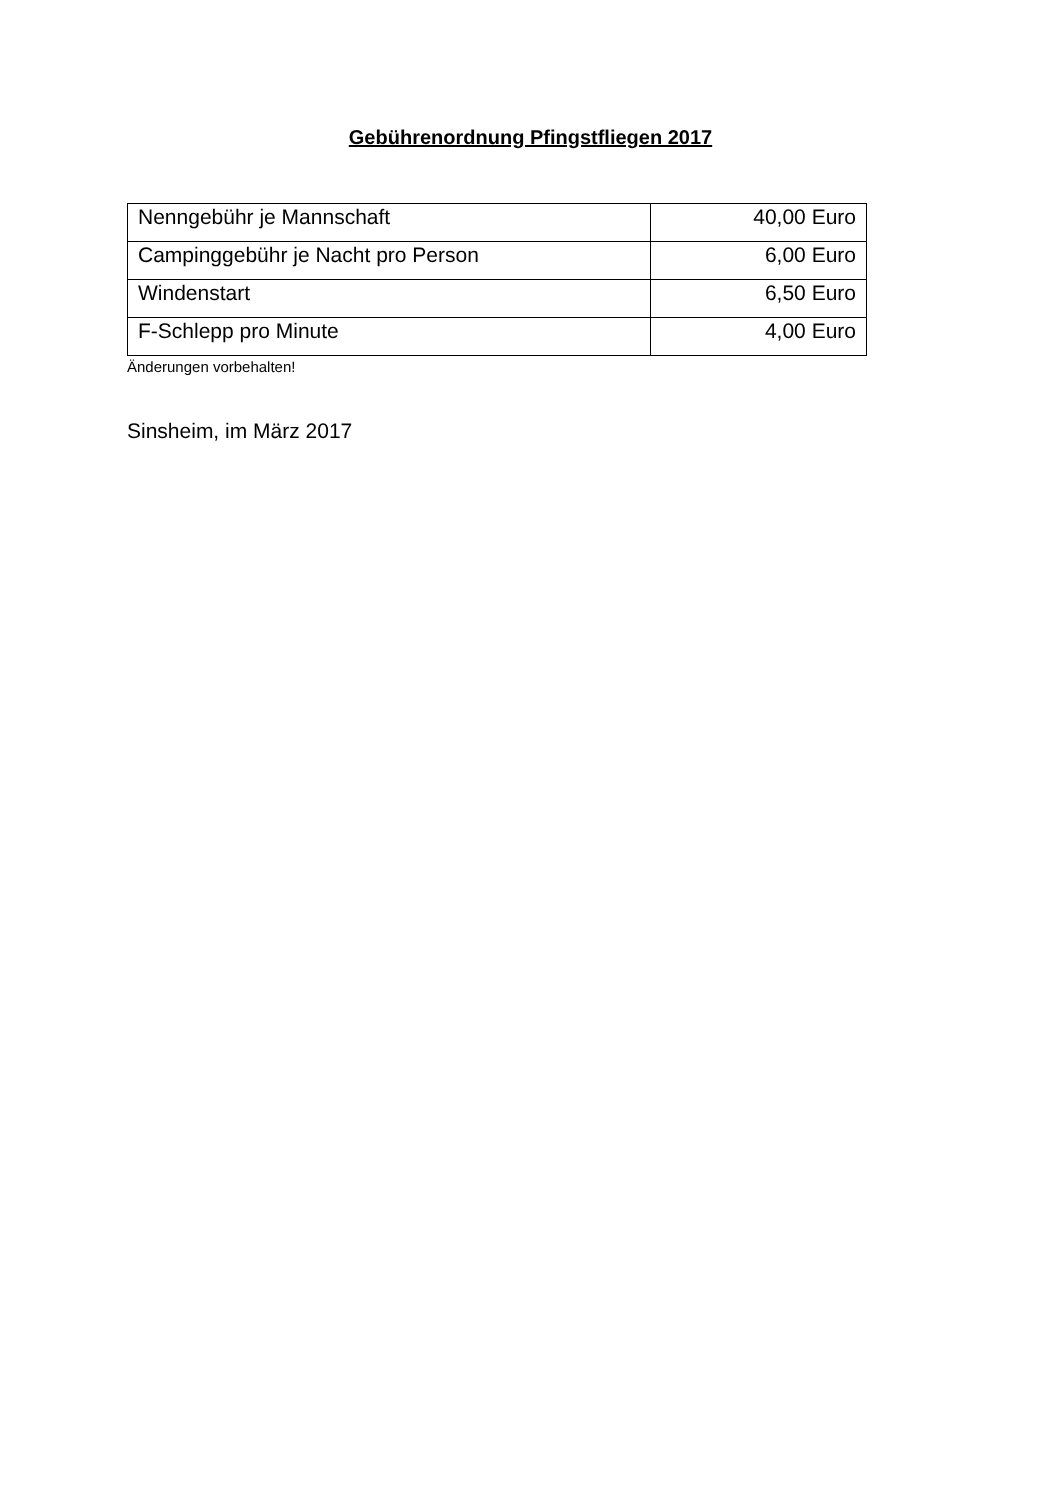Gebührenordnung Pfingstfliegen 2017
| Nenngebühr je Mannschaft | 40,00 Euro |
| Campinggebühr je Nacht pro Person | 6,00 Euro |
| Windenstart | 6,50 Euro |
| F-Schlepp pro Minute | 4,00 Euro |
Änderungen vorbehalten!
Sinsheim, im März 2017